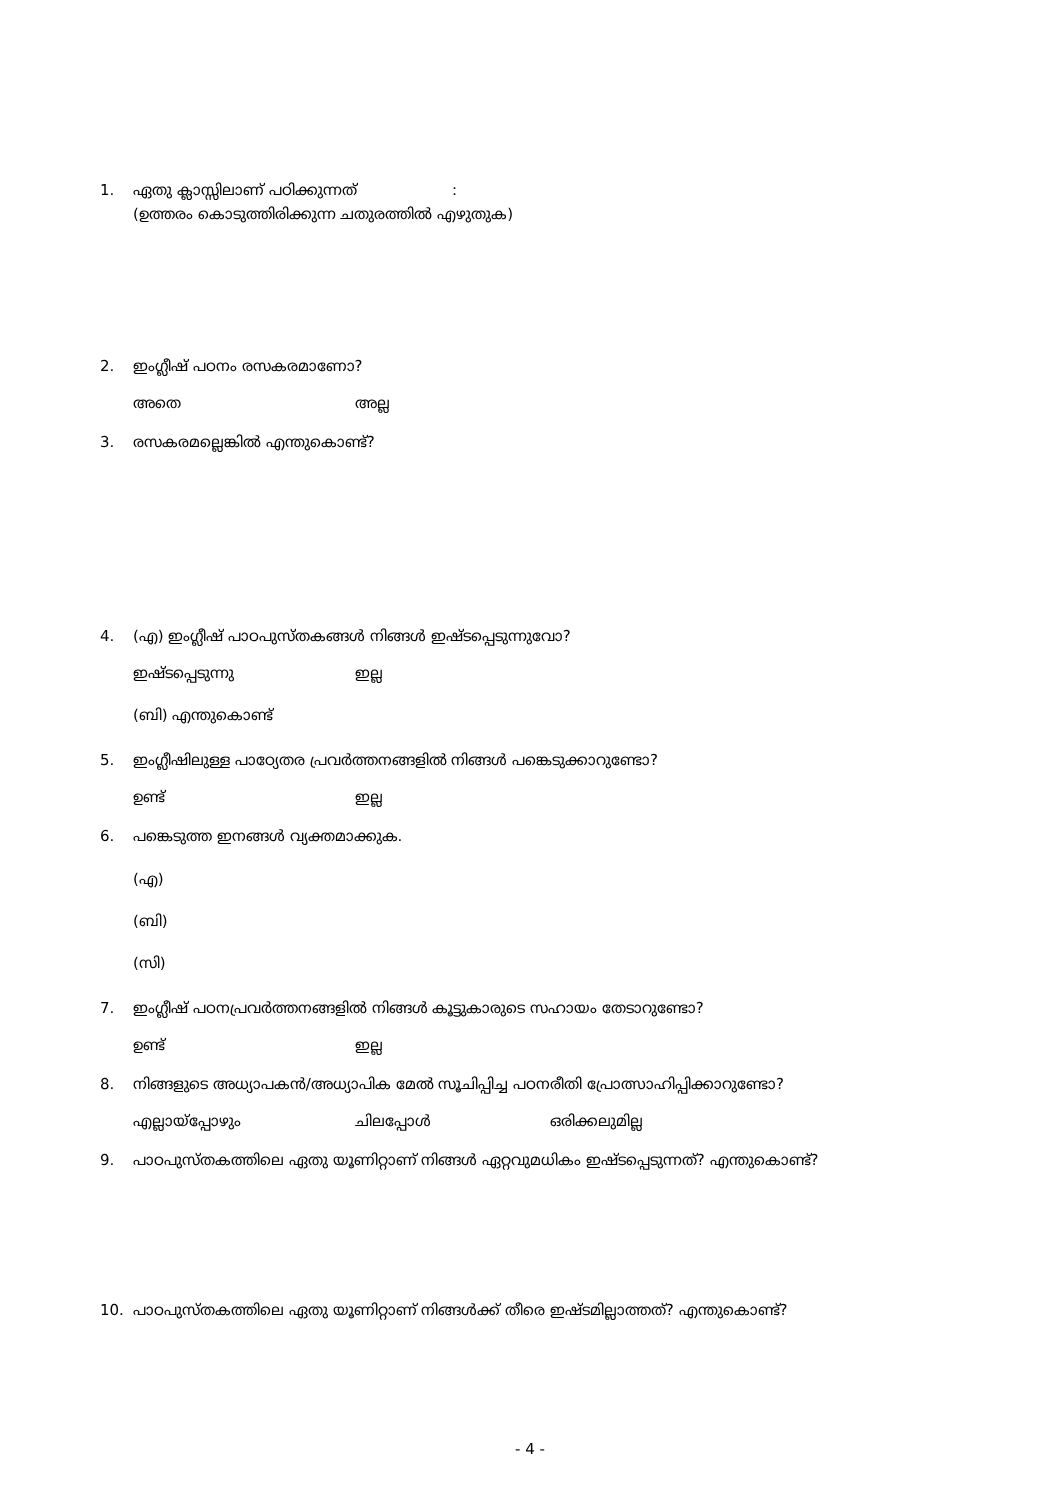1. ഏതു ക്ലാസ്സിലാണ് പഠിക്കുന്നത് :
(ഉത്തരം കൊടുത്തിരിക്കുന്ന ചതുരത്തിൽ എഴുതുക)
2. ഇംഗ്ലീഷ് പഠനം രസകരമാണോ?
അതെ അല്ല
3. രസകരമല്ലെങ്കിൽ എന്തുകൊണ്ട്?
4. (എ) ഇംഗ്ലീഷ് പാഠപുസ്തകങ്ങൾ നിങ്ങൾ ഇഷ്ടപ്പെടുന്നുവോ?
ഇഷ്ടപ്പെടുന്നു ഇല്ല
(ബി) എന്തുകൊണ്ട്
5. ഇംഗ്ലീഷിലുള്ള പാഠ്യേതര പ്രവർത്തനങ്ങളിൽ നിങ്ങൾ പങ്കെടുക്കാറുണ്ടോ?
ഉണ്ട് ഇല്ല
6. പങ്കെടുത്ത ഇനങ്ങൾ വ്യക്തമാക്കുക.
(എ)
(ബി)
(സി)
7. ഇംഗ്ലീഷ് പഠനപ്രവർത്തനങ്ങളിൽ നിങ്ങൾ കൂട്ടുകാരുടെ സഹായം തേടാറുണ്ടോ?
ഉണ്ട് ഇല്ല
8. നിങ്ങളുടെ അധ്യാപകൻ/അധ്യാപിക മേൽ സൂചിപ്പിച്ച പഠനരീതി പ്രോത്സാഹിപ്പിക്കാറുണ്ടോ?
എല്ലായ്പ്പോഴും ചിലപ്പോൾ ഒരിക്കലുമില്ല
9. പാഠപുസ്തകത്തിലെ ഏതു യൂണിറ്റാണ് നിങ്ങൾ ഏറ്റവുമധികം ഇഷ്ടപ്പെടുന്നത്? എന്തുകൊണ്ട്?
10. പാഠപുസ്തകത്തിലെ ഏതു യൂണിറ്റാണ് നിങ്ങൾക്ക് തീരെ ഇഷ്ടമില്ലാത്തത്? എന്തുകൊണ്ട്?
- 4 -